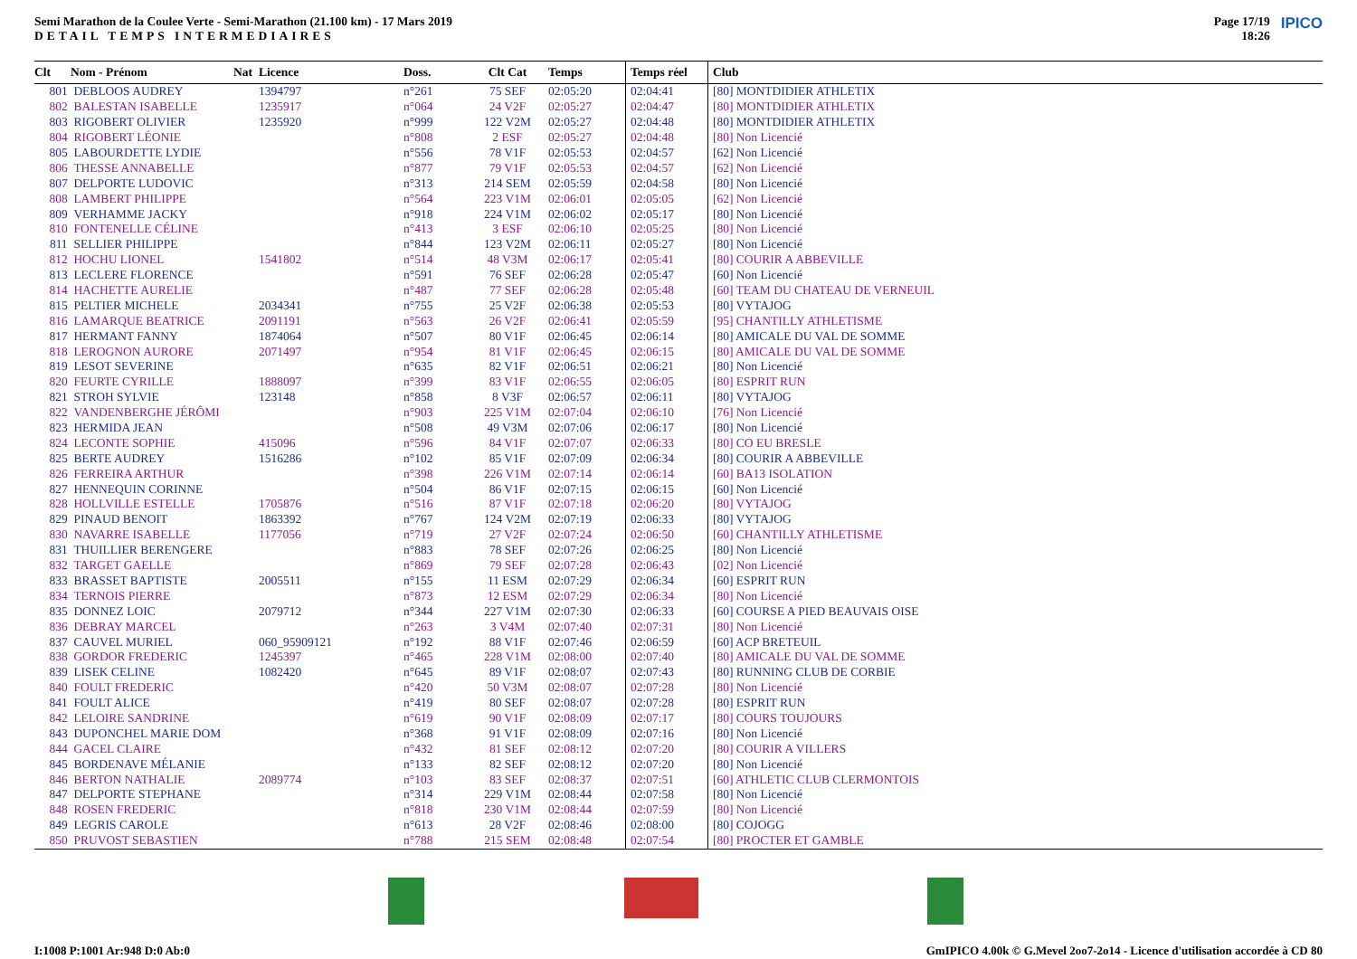Semi Marathon de la Coulee Verte - Semi-Marathon (21.100 km) - 17 Mars 2019
DETAIL TEMPS INTERMEDIAIRES
Page 17/19
18:26 IPICO
| Clt | Nom - Prénom | Nat | Licence | Doss. | Clt Cat | Temps | Temps réel | Club |
| --- | --- | --- | --- | --- | --- | --- | --- | --- |
| 801 | DEBLOOS AUDREY | | 1394797 | n°261 | 75 SEF | 02:05:20 | 02:04:41 | [80] MONTDIDIER ATHLETIX |
| 802 | BALESTAN ISABELLE | | 1235917 | n°064 | 24 V2F | 02:05:27 | 02:04:47 | [80] MONTDIDIER ATHLETIX |
| 803 | RIGOBERT OLIVIER | | 1235920 | n°999 | 122 V2M | 02:05:27 | 02:04:48 | [80] MONTDIDIER ATHLETIX |
| 804 | RIGOBERT LÉONIE | | | n°808 | 2 ESF | 02:05:27 | 02:04:48 | [80] Non Licencié |
| 805 | LABOURDETTE LYDIE | | | n°556 | 78 V1F | 02:05:53 | 02:04:57 | [62] Non Licencié |
| 806 | THESSE ANNABELLE | | | n°877 | 79 V1F | 02:05:53 | 02:04:57 | [62] Non Licencié |
| 807 | DELPORTE LUDOVIC | | | n°313 | 214 SEM | 02:05:59 | 02:04:58 | [80] Non Licencié |
| 808 | LAMBERT PHILIPPE | | | n°564 | 223 V1M | 02:06:01 | 02:05:05 | [62] Non Licencié |
| 809 | VERHAMME JACKY | | | n°918 | 224 V1M | 02:06:02 | 02:05:17 | [80] Non Licencié |
| 810 | FONTENELLE CÉLINE | | | n°413 | 3 ESF | 02:06:10 | 02:05:25 | [80] Non Licencié |
| 811 | SELLIER PHILIPPE | | | n°844 | 123 V2M | 02:06:11 | 02:05:27 | [80] Non Licencié |
| 812 | HOCHU LIONEL | | 1541802 | n°514 | 48 V3M | 02:06:17 | 02:05:41 | [80] COURIR A ABBEVILLE |
| 813 | LECLERE FLORENCE | | | n°591 | 76 SEF | 02:06:28 | 02:05:47 | [60] Non Licencié |
| 814 | HACHETTE AURELIE | | | n°487 | 77 SEF | 02:06:28 | 02:05:48 | [60] TEAM DU CHATEAU DE VERNEUIL |
| 815 | PELTIER MICHELE | | 2034341 | n°755 | 25 V2F | 02:06:38 | 02:05:53 | [80] VYTAJOG |
| 816 | LAMARQUE BEATRICE | | 2091191 | n°563 | 26 V2F | 02:06:41 | 02:05:59 | [95] CHANTILLY ATHLETISME |
| 817 | HERMANT FANNY | | 1874064 | n°507 | 80 V1F | 02:06:45 | 02:06:14 | [80] AMICALE DU VAL DE SOMME |
| 818 | LEROGNON AURORE | | 2071497 | n°954 | 81 V1F | 02:06:45 | 02:06:15 | [80] AMICALE DU VAL DE SOMME |
| 819 | LESOT SEVERINE | | | n°635 | 82 V1F | 02:06:51 | 02:06:21 | [80] Non Licencié |
| 820 | FEURTE CYRILLE | | 1888097 | n°399 | 83 V1F | 02:06:55 | 02:06:05 | [80] ESPRIT RUN |
| 821 | STROH SYLVIE | | 123148 | n°858 | 8 V3F | 02:06:57 | 02:06:11 | [80] VYTAJOG |
| 822 | VANDENBERGHE JÉRÔMI | | | n°903 | 225 V1M | 02:07:04 | 02:06:10 | [76] Non Licencié |
| 823 | HERMIDA JEAN | | | n°508 | 49 V3M | 02:07:06 | 02:06:17 | [80] Non Licencié |
| 824 | LECONTE SOPHIE | | 415096 | n°596 | 84 V1F | 02:07:07 | 02:06:33 | [80] CO EU BRESLE |
| 825 | BERTE AUDREY | | 1516286 | n°102 | 85 V1F | 02:07:09 | 02:06:34 | [80] COURIR A ABBEVILLE |
| 826 | FERREIRA ARTHUR | | | n°398 | 226 V1M | 02:07:14 | 02:06:14 | [60] BA13 ISOLATION |
| 827 | HENNEQUIN CORINNE | | | n°504 | 86 V1F | 02:07:15 | 02:06:15 | [60] Non Licencié |
| 828 | HOLLVILLE ESTELLE | | 1705876 | n°516 | 87 V1F | 02:07:18 | 02:06:20 | [80] VYTAJOG |
| 829 | PINAUD BENOIT | | 1863392 | n°767 | 124 V2M | 02:07:19 | 02:06:33 | [80] VYTAJOG |
| 830 | NAVARRE ISABELLE | | 1177056 | n°719 | 27 V2F | 02:07:24 | 02:06:50 | [60] CHANTILLY ATHLETISME |
| 831 | THUILLIER BERENGERE | | | n°883 | 78 SEF | 02:07:26 | 02:06:25 | [80] Non Licencié |
| 832 | TARGET GAELLE | | | n°869 | 79 SEF | 02:07:28 | 02:06:43 | [02] Non Licencié |
| 833 | BRASSET BAPTISTE | | 2005511 | n°155 | 11 ESM | 02:07:29 | 02:06:34 | [60] ESPRIT RUN |
| 834 | TERNOIS PIERRE | | | n°873 | 12 ESM | 02:07:29 | 02:06:34 | [80] Non Licencié |
| 835 | DONNEZ LOIC | | 2079712 | n°344 | 227 V1M | 02:07:30 | 02:06:33 | [60] COURSE A PIED BEAUVAIS OISE |
| 836 | DEBRAY MARCEL | | | n°263 | 3 V4M | 02:07:40 | 02:07:31 | [80] Non Licencié |
| 837 | CAUVEL MURIEL | | 060_95909121 | n°192 | 88 V1F | 02:07:46 | 02:06:59 | [60] ACP BRETEUIL |
| 838 | GORDOR FREDERIC | | 1245397 | n°465 | 228 V1M | 02:08:00 | 02:07:40 | [80] AMICALE DU VAL DE SOMME |
| 839 | LISEK CELINE | | 1082420 | n°645 | 89 V1F | 02:08:07 | 02:07:43 | [80] RUNNING CLUB DE CORBIE |
| 840 | FOULT FREDERIC | | | n°420 | 50 V3M | 02:08:07 | 02:07:28 | [80] Non Licencié |
| 841 | FOULT ALICE | | | n°419 | 80 SEF | 02:08:07 | 02:07:28 | [80] ESPRIT RUN |
| 842 | LELOIRE SANDRINE | | | n°619 | 90 V1F | 02:08:09 | 02:07:17 | [80] COURS TOUJOURS |
| 843 | DUPONCHEL MARIE DOM | | | n°368 | 91 V1F | 02:08:09 | 02:07:16 | [80] Non Licencié |
| 844 | GACEL CLAIRE | | | n°432 | 81 SEF | 02:08:12 | 02:07:20 | [80] COURIR A VILLERS |
| 845 | BORDENAVE MÉLANIE | | | n°133 | 82 SEF | 02:08:12 | 02:07:20 | [80] Non Licencié |
| 846 | BERTON NATHALIE | | 2089774 | n°103 | 83 SEF | 02:08:37 | 02:07:51 | [60] ATHLETIC CLUB CLERMONTOIS |
| 847 | DELPORTE STEPHANE | | | n°314 | 229 V1M | 02:08:44 | 02:07:58 | [80] Non Licencié |
| 848 | ROSEN FREDERIC | | | n°818 | 230 V1M | 02:08:44 | 02:07:59 | [80] Non Licencié |
| 849 | LEGRIS CAROLE | | | n°613 | 28 V2F | 02:08:46 | 02:08:00 | [80] COJOGG |
| 850 | PRUVOST SEBASTIEN | | | n°788 | 215 SEM | 02:08:48 | 02:07:54 | [80] PROCTER ET GAMBLE |
I:1008 P:1001 Ar:948 D:0 Ab:0 GmIPICO 4.00k © G.Mevel 2oo7-2o14 - Licence d'utilisation accordée à CD 80